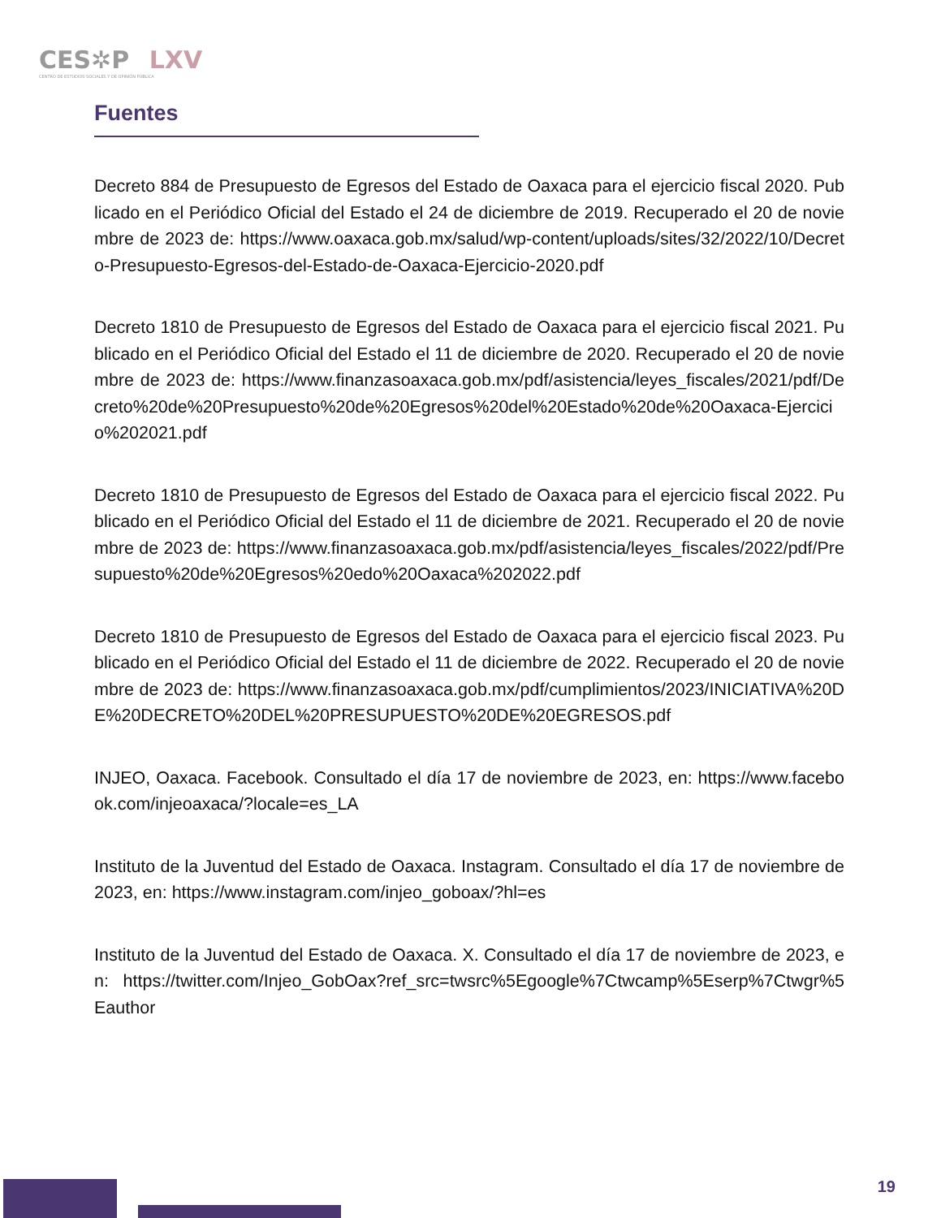CES✲P LXV
CENTRO DE ESTUDIOS SOCIALES Y DE OPINIÓN PÚBLICA
Fuentes
Decreto 884 de Presupuesto de Egresos del Estado de Oaxaca para el ejercicio fiscal 2020. Publicado en el Periódico Oficial del Estado el 24 de diciembre de 2019. Recuperado el 20 de noviembre de 2023 de: https://www.oaxaca.gob.mx/salud/wp-content/uploads/sites/32/2022/10/Decreto-Presupuesto-Egresos-del-Estado-de-Oaxaca-Ejercicio-2020.pdf
Decreto 1810 de Presupuesto de Egresos del Estado de Oaxaca para el ejercicio fiscal 2021. Publicado en el Periódico Oficial del Estado el 11 de diciembre de 2020. Recuperado el 20 de noviembre de 2023 de: https://www.finanzasoaxaca.gob.mx/pdf/asistencia/leyes_fiscales/2021/pdf/Decreto%20de%20Presupuesto%20de%20Egresos%20del%20Estado%20de%20Oaxaca-Ejercicio%202021.pdf
Decreto 1810 de Presupuesto de Egresos del Estado de Oaxaca para el ejercicio fiscal 2022. Publicado en el Periódico Oficial del Estado el 11 de diciembre de 2021. Recuperado el 20 de noviembre de 2023 de: https://www.finanzasoaxaca.gob.mx/pdf/asistencia/leyes_fiscales/2022/pdf/Presupuesto%20de%20Egresos%20edo%20Oaxaca%202022.pdf
Decreto 1810 de Presupuesto de Egresos del Estado de Oaxaca para el ejercicio fiscal 2023. Publicado en el Periódico Oficial del Estado el 11 de diciembre de 2022. Recuperado el 20 de noviembre de 2023 de: https://www.finanzasoaxaca.gob.mx/pdf/cumplimientos/2023/INICIATIVA%20DE%20DECRETO%20DEL%20PRESUPUESTO%20DE%20EGRESOS.pdf
INJEO, Oaxaca. Facebook. Consultado el día 17 de noviembre de 2023, en: https://www.facebook.com/injeoaxaca/?locale=es_LA
Instituto de la Juventud del Estado de Oaxaca. Instagram. Consultado el día 17 de noviembre de 2023, en: https://www.instagram.com/injeo_goboax/?hl=es
Instituto de la Juventud del Estado de Oaxaca. X. Consultado el día 17 de noviembre de 2023, en: https://twitter.com/Injeo_GobOax?ref_src=twsrc%5Egoogle%7Ctwcamp%5Eserp%7Ctwgr%5Eauthor
19